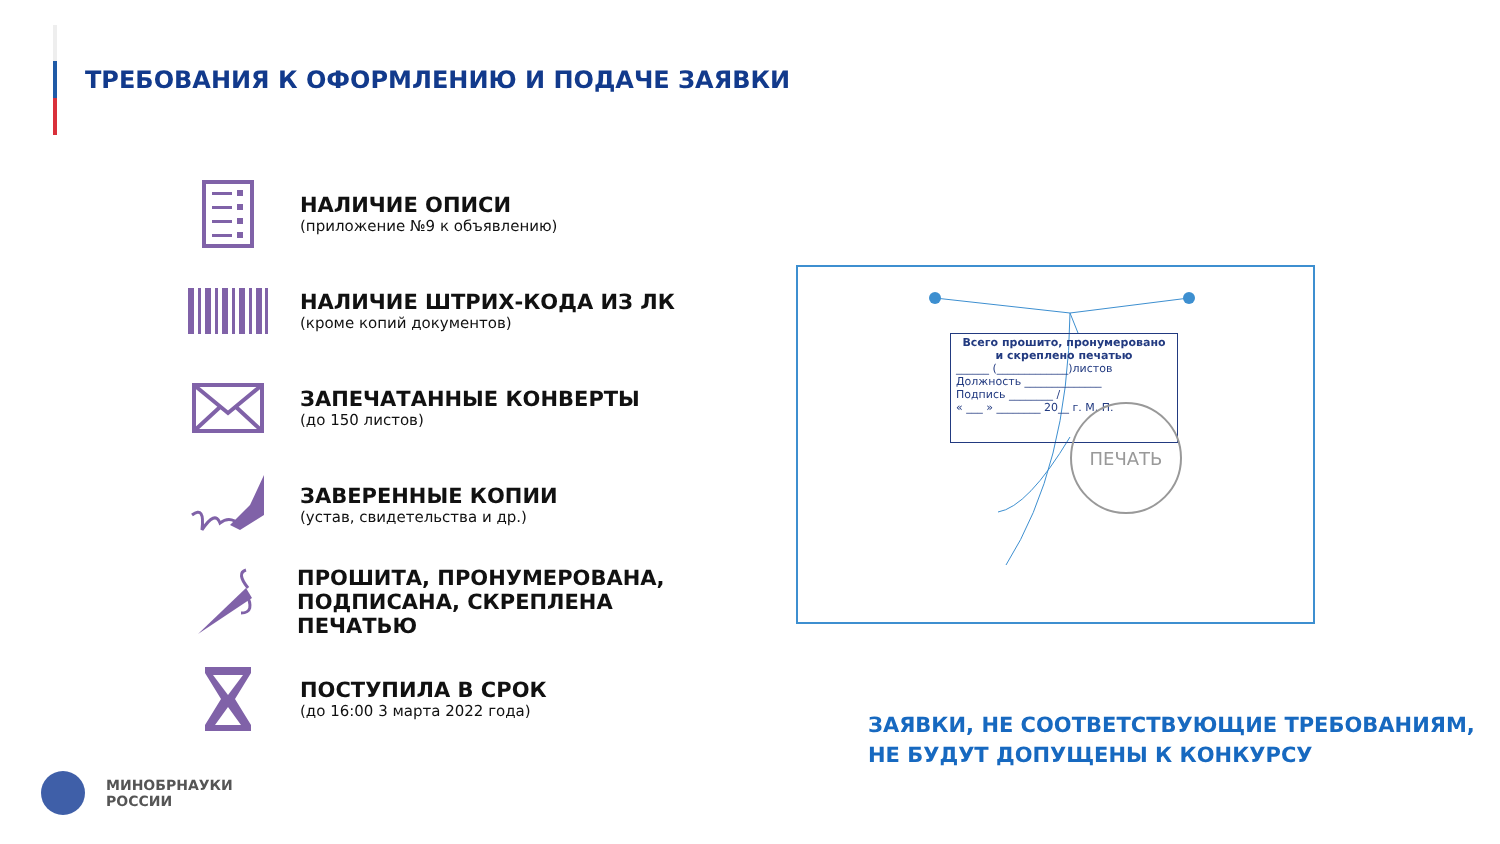ТРЕБОВАНИЯ К ОФОРМЛЕНИЮ И ПОДАЧЕ ЗАЯВКИ
НАЛИЧИЕ ОПИСИ
(приложение №9 к объявлению)
НАЛИЧИЕ ШТРИХ-КОДА ИЗ ЛК
(кроме копий документов)
ЗАПЕЧАТАННЫЕ КОНВЕРТЫ
(до 150 листов)
ЗАВЕРЕННЫЕ КОПИИ
(устав, свидетельства и др.)
ПРОШИТА, ПРОНУМЕРОВАНА,
ПОДПИСАНА, СКРЕПЛЕНА ПЕЧАТЬЮ
ПОСТУПИЛА В СРОК
(до 16:00 3 марта 2022 года)
Всего прошито, пронумеровано
и скреплено печатью
______ (_____________)листов
Должность ______________
Подпись ________ /
« ___ » ________ 20__ г. М. П.
ПЕЧАТЬ
ЗАЯВКИ, НЕ СООТВЕТСТВУЮЩИЕ ТРЕБОВАНИЯМ,
НЕ БУДУТ ДОПУЩЕНЫ К КОНКУРСУ
МИНОБРНАУКИ
РОССИИ